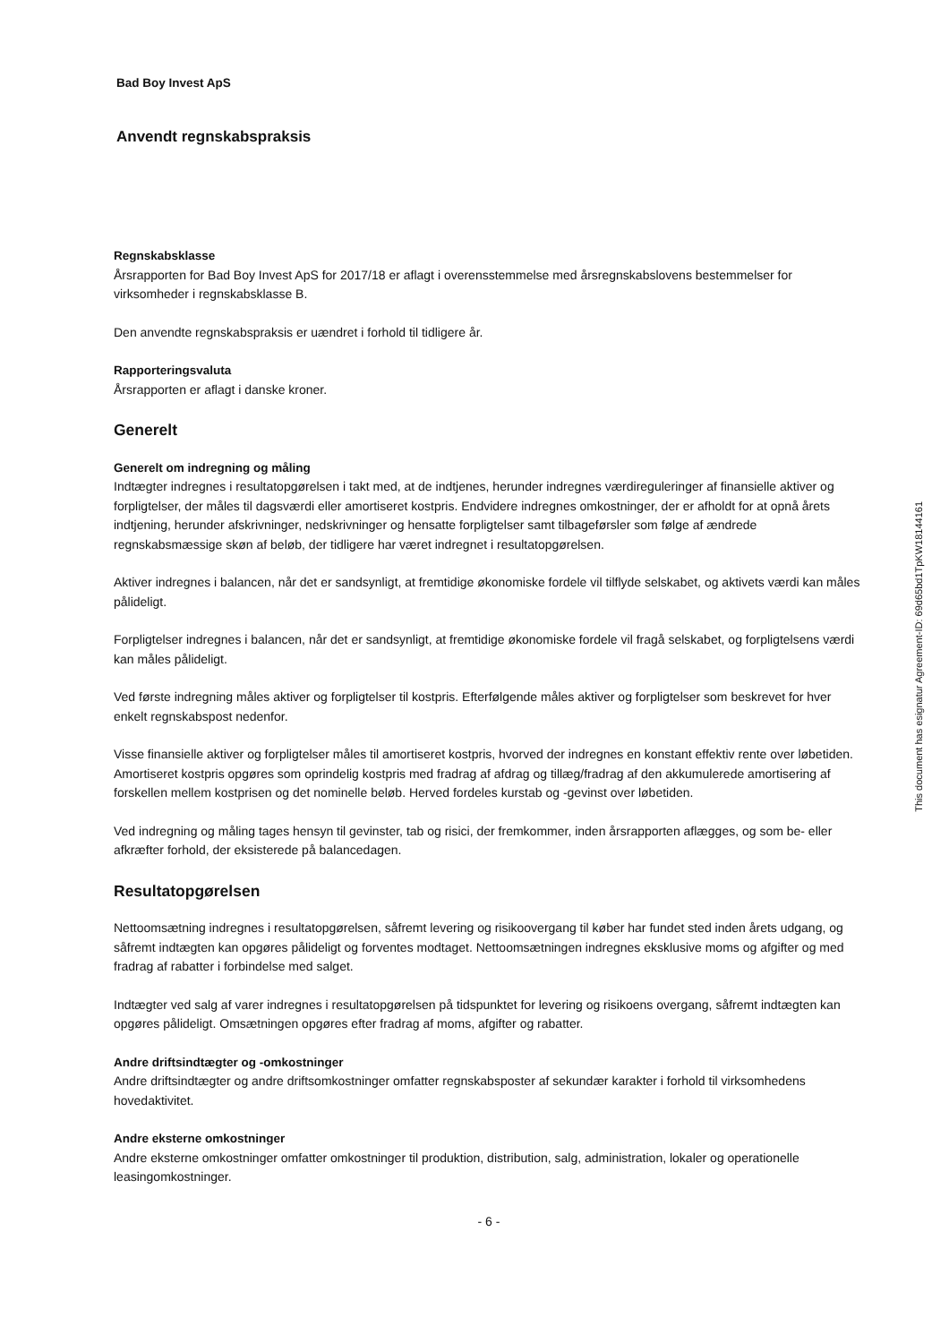Bad Boy Invest ApS
Anvendt regnskabspraksis
Regnskabsklasse
Årsrapporten for Bad Boy Invest ApS for 2017/18 er aflagt i overensstemmelse med årsregnskabslovens bestemmelser for virksomheder i regnskabsklasse B.
Den anvendte regnskabspraksis er uændret i forhold til tidligere år.
Rapporteringsvaluta
Årsrapporten er aflagt i danske kroner.
Generelt
Generelt om indregning og måling
Indtægter indregnes i resultatopgørelsen i takt med, at de indtjenes, herunder indregnes værdireguleringer af finansielle aktiver og forpligtelser, der måles til dagsværdi eller amortiseret kostpris. Endvidere indregnes omkostninger, der er afholdt for at opnå årets indtjening, herunder afskrivninger, nedskrivninger og hensatte forpligtelser samt tilbageførsler som følge af ændrede regnskabsmæssige skøn af beløb, der tidligere har været indregnet i resultatopgørelsen.
Aktiver indregnes i balancen, når det er sandsynligt, at fremtidige økonomiske fordele vil tilflyde selskabet, og aktivets værdi kan måles pålideligt.
Forpligtelser indregnes i balancen, når det er sandsynligt, at fremtidige økonomiske fordele vil fragå selskabet, og forpligtelsens værdi kan måles pålideligt.
Ved første indregning måles aktiver og forpligtelser til kostpris. Efterfølgende måles aktiver og forpligtelser som beskrevet for hver enkelt regnskabspost nedenfor.
Visse finansielle aktiver og forpligtelser måles til amortiseret kostpris, hvorved der indregnes en konstant effektiv rente over løbetiden. Amortiseret kostpris opgøres som oprindelig kostpris med fradrag af afdrag og tillæg/fradrag af den akkumulerede amortisering af forskellen mellem kostprisen og det nominelle beløb. Herved fordeles kurstab og -gevinst over løbetiden.
Ved indregning og måling tages hensyn til gevinster, tab og risici, der fremkommer, inden årsrapporten aflægges, og som be- eller afkræfter forhold, der eksisterede på balancedagen.
Resultatopgørelsen
Nettoomsætning indregnes i resultatopgørelsen, såfremt levering og risikoovergang til køber har fundet sted inden årets udgang, og såfremt indtægten kan opgøres pålideligt og forventes modtaget. Nettoomsætningen indregnes eksklusive moms og afgifter og med fradrag af rabatter i forbindelse med salget.
Indtægter ved salg af varer indregnes i resultatopgørelsen på tidspunktet for levering og risikoens overgang, såfremt indtægten kan opgøres pålideligt. Omsætningen opgøres efter fradrag af moms, afgifter og rabatter.
Andre driftsindtægter og -omkostninger
Andre driftsindtægter og andre driftsomkostninger omfatter regnskabsposter af sekundær karakter i forhold til virksomhedens hovedaktivitet.
Andre eksterne omkostninger
Andre eksterne omkostninger omfatter omkostninger til produktion, distribution, salg, administration, lokaler og operationelle leasingomkostninger.
- 6 -
This document has esignatur Agreement-ID: 69d65bd1TpKW18144161